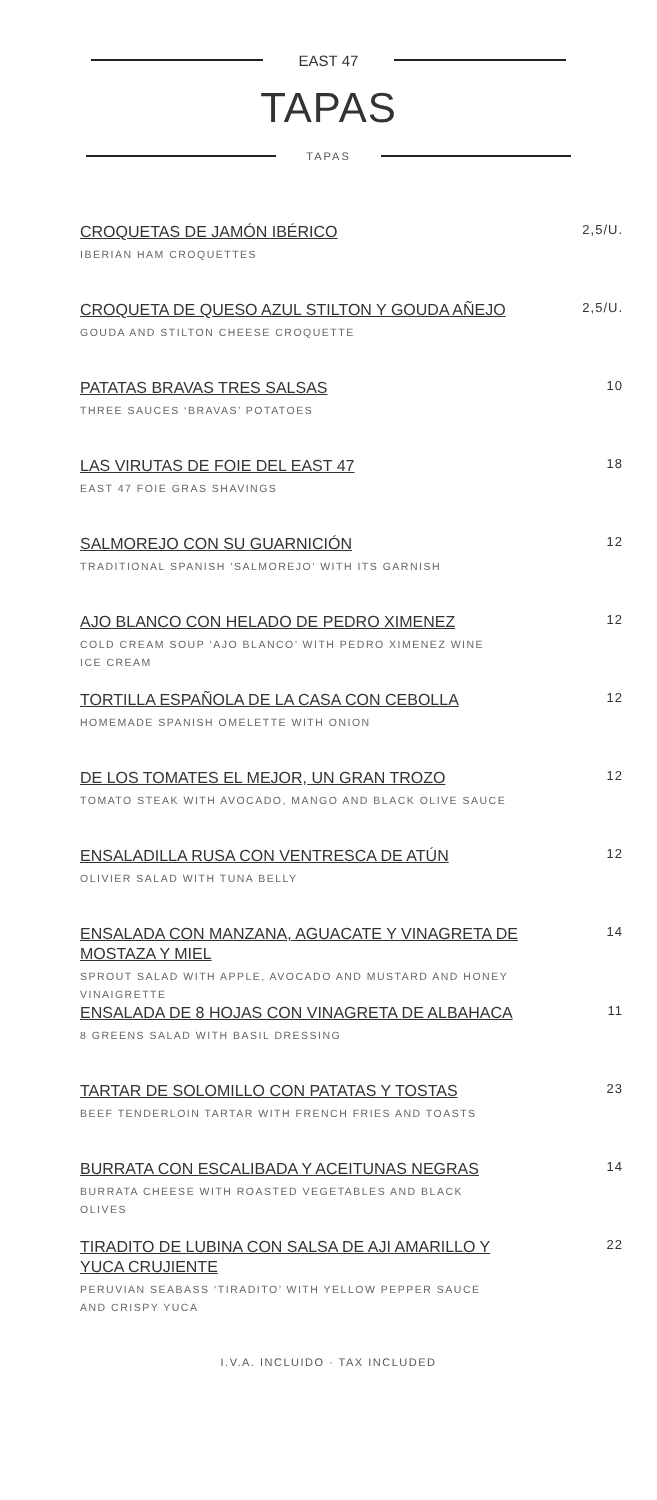EAST 47
TAPAS
TAPAS
CROQUETAS DE JAMÓN IBÉRICO
IBERIAN HAM CROQUETTES
2,5/U.
CROQUETA DE QUESO AZUL STILTON Y GOUDA AÑEJO
GOUDA AND STILTON CHEESE CROQUETTE
2,5/U.
PATATAS BRAVAS TRES SALSAS
THREE SAUCES ‘BRAVAS’ POTATOES
10
LAS VIRUTAS DE FOIE DEL EAST 47
EAST 47 FOIE GRAS SHAVINGS
18
SALMOREJO CON SU GUARNICIÓN
TRADITIONAL SPANISH ‘SALMOREJO’ WITH ITS GARNISH
12
AJO BLANCO CON HELADO DE PEDRO XIMENEZ
COLD CREAM SOUP ‘AJO BLANCO’ WITH PEDRO XIMENEZ WINE ICE CREAM
12
TORTILLA ESPAÑOLA DE LA CASA CON CEBOLLA
HOMEMADE SPANISH OMELETTE WITH ONION
12
DE LOS TOMATES EL MEJOR, UN GRAN TROZO
TOMATO STEAK WITH AVOCADO, MANGO AND BLACK OLIVE SAUCE
12
ENSALADILLA RUSA CON VENTRESCA DE ATÚN
OLIVIER SALAD WITH TUNA BELLY
12
ENSALADA CON MANZANA, AGUACATE Y VINAGRETA DE MOSTAZA Y MIEL
SPROUT SALAD WITH APPLE, AVOCADO AND MUSTARD AND HONEY VINAIGRETTE
14
ENSALADA DE 8 HOJAS CON VINAGRETA DE ALBAHACA
8 GREENS SALAD WITH BASIL DRESSING
11
TARTAR DE SOLOMILLO CON PATATAS Y TOSTAS
BEEF TENDERLOIN TARTAR WITH FRENCH FRIES AND TOASTS
23
BURRATA CON ESCALIBADA Y ACEITUNAS NEGRAS
BURRATA CHEESE WITH ROASTED VEGETABLES AND BLACK OLIVES
14
TIRADITO DE LUBINA CON SALSA DE AJI AMARILLO Y YUCA CRUJIENTE
PERUVIAN SEABASS ‘TIRADITO’ WITH YELLOW PEPPER SAUCE AND CRISPY YUCA
22
I.V.A. INCLUIDO · TAX INCLUDED